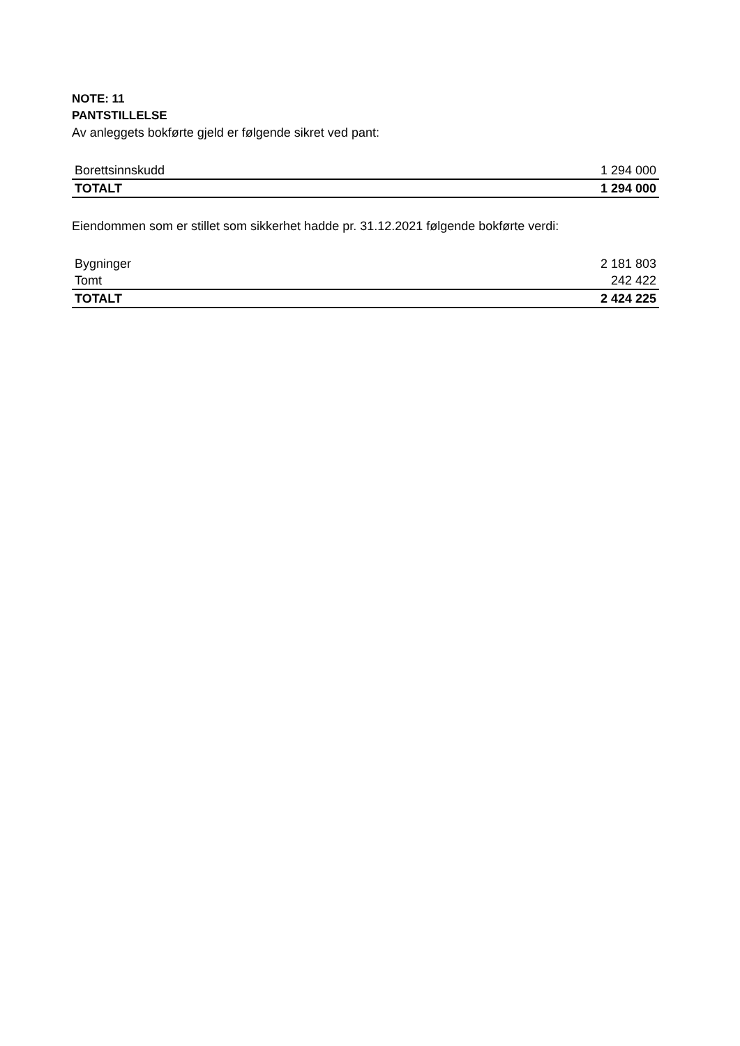NOTE: 11
PANTSTILLELSE
Av anleggets bokførte gjeld er følgende sikret ved pant:
| Borettsinnskudd | 1 294 000 |
| TOTALT | 1 294 000 |
Eiendommen som er stillet som sikkerhet hadde pr. 31.12.2021 følgende bokførte verdi:
| Bygninger | 2 181 803 |
| Tomt | 242 422 |
| TOTALT | 2 424 225 |